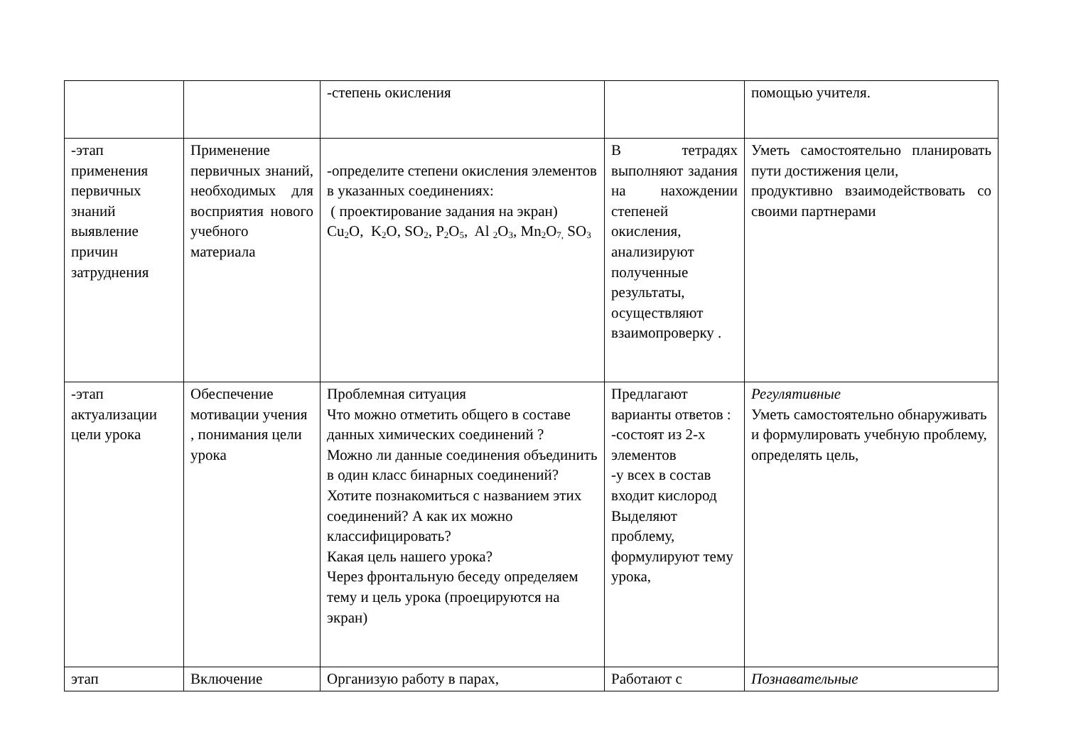| | | -степень окисления | | помощью учителя. |
| -этап применения первичных знаний выявление причин затруднения | Применение первичных знаний, необходимых для восприятия нового учебного материала | -определите степени окисления элементов в указанных соединениях: ( проектирование задания на экран) Cu<sub>2</sub>O, K<sub>2</sub>O, SO<sub>2</sub>, P<sub>2</sub>O<sub>5</sub>, Al <sub>2</sub>O<sub>3</sub>, Mn<sub>2</sub>O<sub>7,</sub> SO<sub>3</sub> | В тетрадях выполняют задания на нахождении степеней окисления, анализируют полученные результаты, осуществляют взаимопроверку . | Уметь самостоятельно планировать пути достижения цели, продуктивно взаимодействовать со своими партнерами |
| -этап актуализации цели урока | Обеспечение мотивации учения , понимания цели урока | Проблемная ситуация Что можно отметить общего в составе данных химических соединений ? Можно ли данные соединения объединить в один класс бинарных соединений? Хотите познакомиться с названием этих соединений? А как их можно классифицировать? Какая цель нашего урока? Через фронтальную беседу определяем тему и цель урока (проецируются на экран) | Предлагают варианты ответов : -состоят из 2-х элементов -у всех в состав входит кислород Выделяют проблему, формулируют тему урока, | Регулятивные Уметь самостоятельно обнаруживать и формулировать учебную проблему, определять цель, |
| этап | Включение | Организую работу в парах, | Работают с | Познавательные |